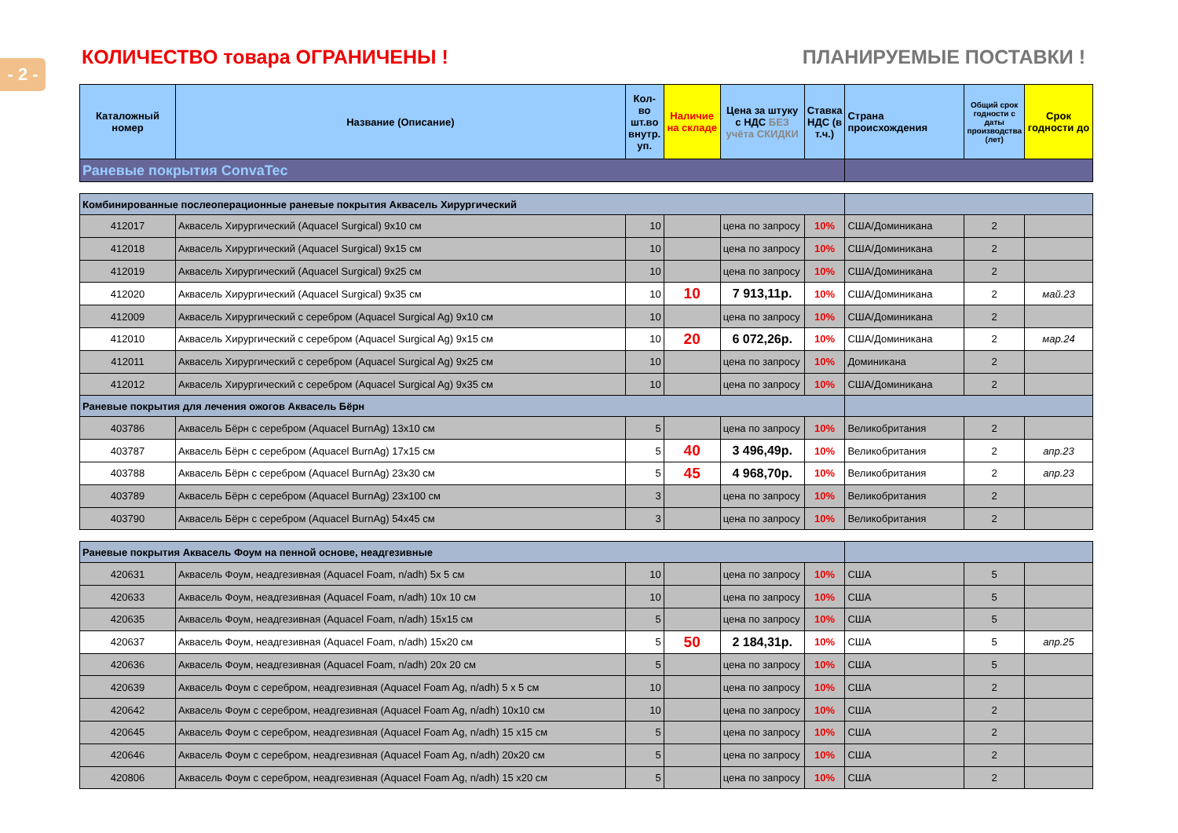- 2 -
КОЛИЧЕСТВО товара ОГРАНИЧЕНЫ ! ПЛАНИРУЕМЫЕ ПОСТАВКИ !
| Каталожный номер | Название (Описание) | Кол-во шт.во внутр. уп. | Наличие на складе | Цена за штуку с НДС БЕЗ учёта СКИДКИ | Ставка НДС (в т.ч.) | Страна происхождения | Общий срок годности с даты производства (лет) | Срок годности до |
| --- | --- | --- | --- | --- | --- | --- | --- | --- |
| Раневые покрытия ConvaTec | | | | | | | | |
| Комбинированные послеоперационные раневые покрытия Аквасель Хирургический | | | | | | | | |
| 412017 | Аквасель Хирургический (Aquacel Surgical) 9x10 см | 10 | | цена по запросу | 10% | США/Доминикана | 2 | |
| 412018 | Аквасель Хирургический (Aquacel Surgical) 9x15 см | 10 | | цена по запросу | 10% | США/Доминикана | 2 | |
| 412019 | Аквасель Хирургический (Aquacel Surgical) 9x25 см | 10 | | цена по запросу | 10% | США/Доминикана | 2 | |
| 412020 | Аквасель Хирургический (Aquacel Surgical) 9x35 см | 10 | 10 | 7 913,11р. | 10% | США/Доминикана | 2 | май.23 |
| 412009 | Аквасель Хирургический с серебром (Aquacel Surgical Ag) 9x10 см | 10 | | цена по запросу | 10% | США/Доминикана | 2 | |
| 412010 | Аквасель Хирургический с серебром (Aquacel Surgical Ag) 9x15 см | 10 | 20 | 6 072,26р. | 10% | США/Доминикана | 2 | мар.24 |
| 412011 | Аквасель Хирургический с серебром (Aquacel Surgical Ag) 9x25 см | 10 | | цена по запросу | 10% | Доминикана | 2 | |
| 412012 | Аквасель Хирургический с серебром (Aquacel Surgical Ag) 9x35 см | 10 | | цена по запросу | 10% | США/Доминикана | 2 | |
| Раневые покрытия для лечения ожогов Аквасель Бёрн | | | | | | | | |
| 403786 | Аквасель Бёрн с серебром (Aquacel BurnAg) 13x10 см | 5 | | цена по запросу | 10% | Великобритания | 2 | |
| 403787 | Аквасель Бёрн с серебром (Aquacel BurnAg) 17x15 см | 5 | 40 | 3 496,49р. | 10% | Великобритания | 2 | апр.23 |
| 403788 | Аквасель Бёрн с серебром (Aquacel BurnAg) 23x30 см | 5 | 45 | 4 968,70р. | 10% | Великобритания | 2 | апр.23 |
| 403789 | Аквасель Бёрн с серебром (Aquacel BurnAg) 23x100 см | 3 | | цена по запросу | 10% | Великобритания | 2 | |
| 403790 | Аквасель Бёрн с серебром (Aquacel BurnAg) 54x45 см | 3 | | цена по запросу | 10% | Великобритания | 2 | |
| Раневые покрытия Аквасель Фоум на пенной основе, неадгезивные | | | | | | | | |
| 420631 | Аквасель Фоум, неадгезивная (Aquacel Foam, n/adh) 5x 5 см | 10 | | цена по запросу | 10% | США | 5 | |
| 420633 | Аквасель Фоум, неадгезивная (Aquacel Foam, n/adh) 10x 10 см | 10 | | цена по запросу | 10% | США | 5 | |
| 420635 | Аквасель Фоум, неадгезивная (Aquacel Foam, n/adh) 15x15 см | 5 | | цена по запросу | 10% | США | 5 | |
| 420637 | Аквасель Фоум, неадгезивная (Aquacel Foam, n/adh) 15x20 см | 5 | 50 | 2 184,31р. | 10% | США | 5 | апр.25 |
| 420636 | Аквасель Фоум, неадгезивная (Aquacel Foam, n/adh) 20x 20 см | 5 | | цена по запросу | 10% | США | 5 | |
| 420639 | Аквасель Фоум с серебром, неадгезивная (Aquacel Foam Ag, n/adh) 5 x 5 см | 10 | | цена по запросу | 10% | США | 2 | |
| 420642 | Аквасель Фоум с серебром, неадгезивная (Aquacel Foam Ag, n/adh) 10x10 см | 10 | | цена по запросу | 10% | США | 2 | |
| 420645 | Аквасель Фоум с серебром, неадгезивная (Aquacel Foam Ag, n/adh) 15 x15 см | 5 | | цена по запросу | 10% | США | 2 | |
| 420646 | Аквасель Фоум с серебром, неадгезивная (Aquacel Foam Ag, n/adh) 20x20 см | 5 | | цена по запросу | 10% | США | 2 | |
| 420806 | Аквасель Фоум с серебром, неадгезивная (Aquacel Foam Ag, n/adh) 15 x20 см | 5 | | цена по запросу | 10% | США | 2 | |